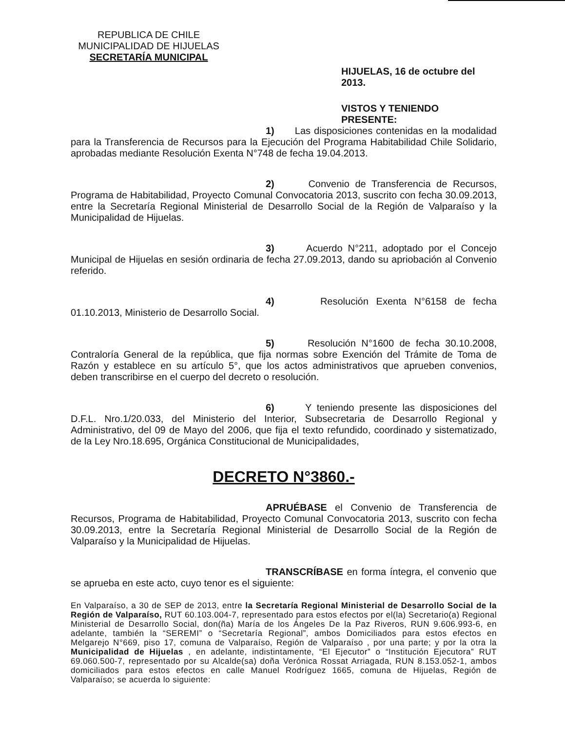REPUBLICA DE CHILE
MUNICIPALIDAD DE HIJUELAS
SECRETARÍA MUNICIPAL
HIJUELAS, 16 de octubre del 2013.
VISTOS Y TENIENDO PRESENTE:
1) Las disposiciones contenidas en la modalidad para la Transferencia de Recursos para la Ejecución del Programa Habitabilidad Chile Solidario, aprobadas mediante Resolución Exenta N°748 de fecha 19.04.2013.
2) Convenio de Transferencia de Recursos, Programa de Habitabilidad, Proyecto Comunal Convocatoria 2013, suscrito con fecha 30.09.2013, entre la Secretaría Regional Ministerial de Desarrollo Social de la Región de Valparaíso y la Municipalidad de Hijuelas.
3) Acuerdo N°211, adoptado por el Concejo Municipal de Hijuelas en sesión ordinaria de fecha 27.09.2013, dando su apriobación al Convenio referido.
4) Resolución Exenta N°6158 de fecha 01.10.2013, Ministerio de Desarrollo Social.
5) Resolución N°1600 de fecha 30.10.2008, Contraloría General de la república, que fija normas sobre Exención del Trámite de Toma de Razón y establece en su artículo 5°, que los actos administrativos que aprueben convenios, deben transcribirse en el cuerpo del decreto o resolución.
6) Y teniendo presente las disposiciones del D.F.L. Nro.1/20.033, del Ministerio del Interior, Subsecretaria de Desarrollo Regional y Administrativo, del 09 de Mayo del 2006, que fija el texto refundido, coordinado y sistematizado, de la Ley Nro.18.695, Orgánica Constitucional de Municipalidades,
DECRETO N°3860.-
APRUÉBASE el Convenio de Transferencia de Recursos, Programa de Habitabilidad, Proyecto Comunal Convocatoria 2013, suscrito con fecha 30.09.2013, entre la Secretaría Regional Ministerial de Desarrollo Social de la Región de Valparaíso y la Municipalidad de Hijuelas.
TRANSCRÍBASE en forma íntegra, el convenio que se aprueba en este acto, cuyo tenor es el siguiente:
En Valparaíso, a 30 de SEP de 2013, entre la Secretaría Regional Ministerial de Desarrollo Social de la Región de Valparaíso, RUT 60.103.004-7, representado para estos efectos por el(la) Secretario(a) Regional Ministerial de Desarrollo Social, don(ña) María de los Ángeles De la Paz Riveros, RUN 9.606.993-6, en adelante, también la “SEREMI” o “Secretaría Regional”, ambos Domiciliados para estos efectos en Melgarejo N°669, piso 17, comuna de Valparaíso, Región de Valparaíso , por una parte; y por la otra la Municipalidad de Hijuelas , en adelante, indistintamente, “El Ejecutor” o “Institución Ejecutora” RUT 69.060.500-7, representado por su Alcalde(sa) doña Verónica Rossat Arriagada, RUN 8.153.052-1, ambos domiciliados para estos efectos en calle Manuel Rodríguez 1665, comuna de Hijuelas, Región de Valparaíso; se acuerda lo siguiente: